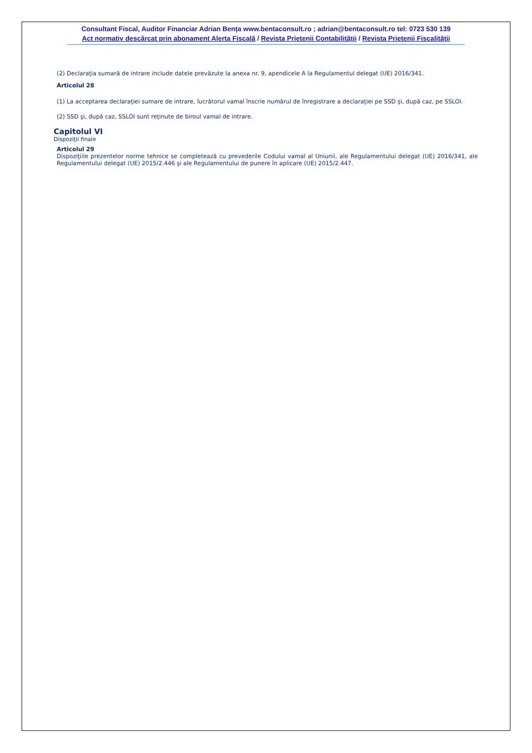Consultant Fiscal, Auditor Financiar Adrian Bența www.bentaconsult.ro ; adrian@bentaconsult.ro tel: 0723 530 139
Act normativ descărcat prin abonament Alerta Fiscală / Revista Prietenii Contabilității / Revista Prietenii Fiscalității
(2) Declaraţia sumară de intrare include datele prevăzute la anexa nr. 9, apendicele A la Regulamentul delegat (UE) 2016/341.
Articolul 28
(1) La acceptarea declaraţiei sumare de intrare, lucrătorul vamal înscrie numărul de înregistrare a declaraţiei pe SSD şi, după caz, pe SSLOI.
(2) SSD şi, după caz, SSLOI sunt reţinute de biroul vamal de intrare.
Capitolul VI
Dispoziţii finale
Articolul 29
Dispoziţiile prezentelor norme tehnice se completează cu prevederile Codului vamal al Uniunii, ale Regulamentului delegat (UE) 2016/341, ale Regulamentului delegat (UE) 2015/2.446 şi ale Regulamentului de punere în aplicare (UE) 2015/2.447.